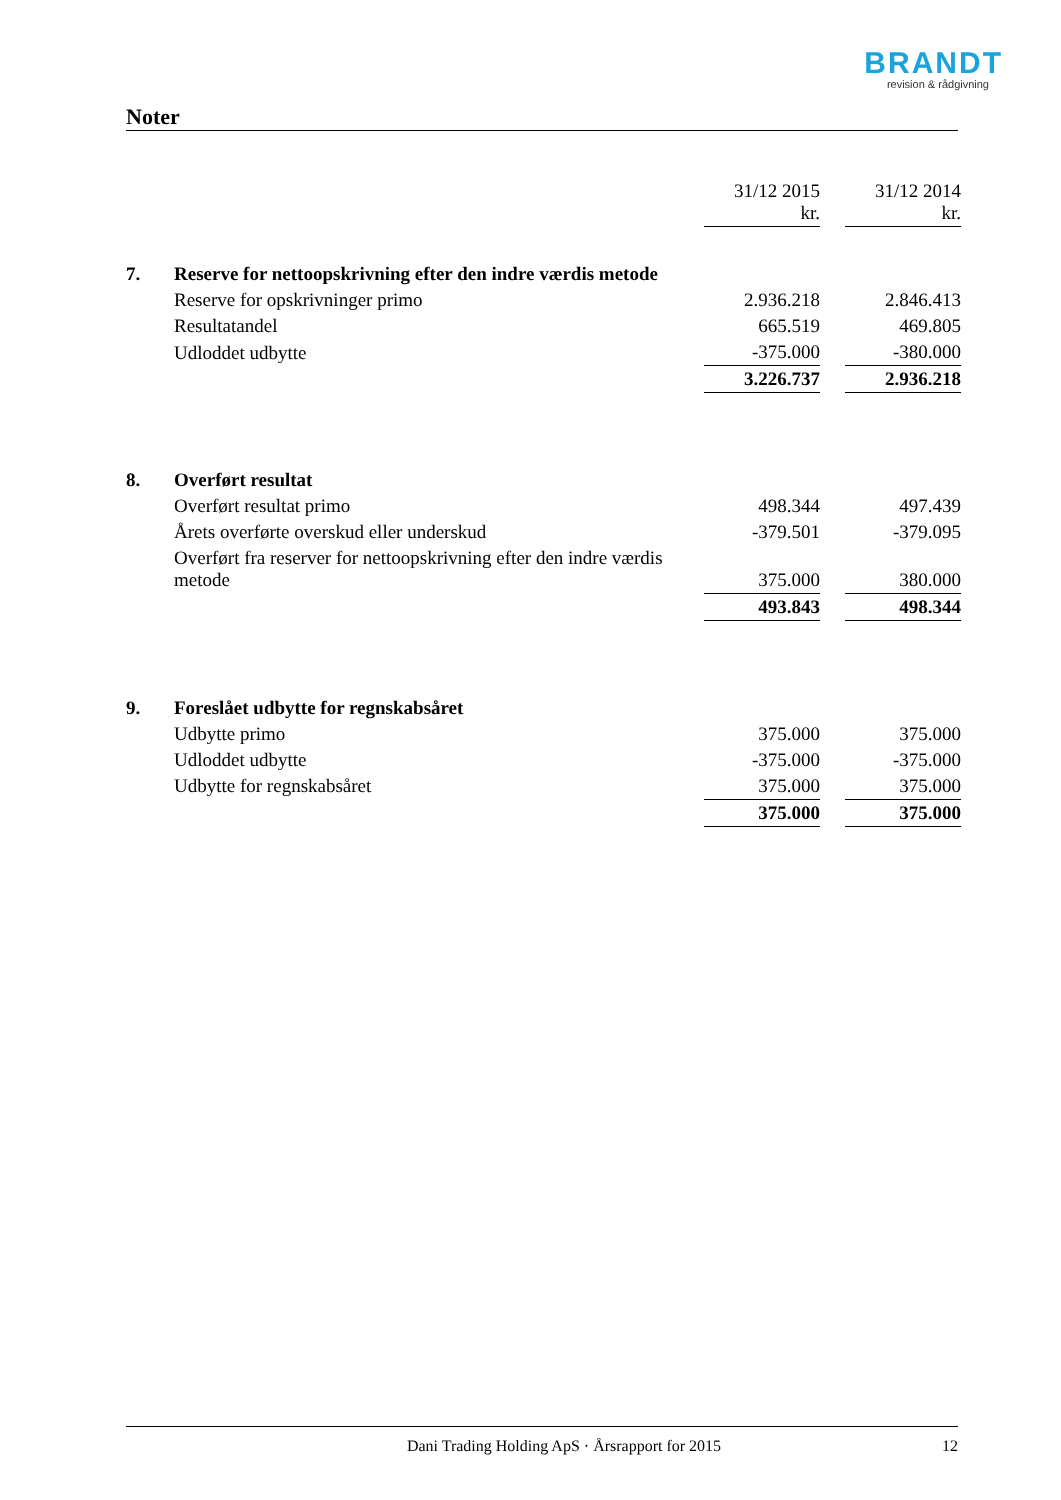BRANDT
revision & rådgivning
Noter
| | | 31/12 2015 kr. | | 31/12 2014 kr. |
| 7. | Reserve for nettoopskrivning efter den indre værdis metode | | | |
| | Reserve for opskrivninger primo | 2.936.218 | | 2.846.413 |
| | Resultatandel | 665.519 | | 469.805 |
| | Udloddet udbytte | -375.000 | | -380.000 |
| | | 3.226.737 | | 2.936.218 |
| 8. | Overført resultat | | | |
| | Overført resultat primo | 498.344 | | 497.439 |
| | Årets overførte overskud eller underskud | -379.501 | | -379.095 |
| | Overført fra reserver for nettoopskrivning efter den indre værdis metode | 375.000 | | 380.000 |
| | | 493.843 | | 498.344 |
| 9. | Foreslået udbytte for regnskabsåret | | | |
| | Udbytte primo | 375.000 | | 375.000 |
| | Udloddet udbytte | -375.000 | | -375.000 |
| | Udbytte for regnskabsåret | 375.000 | | 375.000 |
| | | 375.000 | | 375.000 |
Dani Trading Holding ApS · Årsrapport for 2015 12